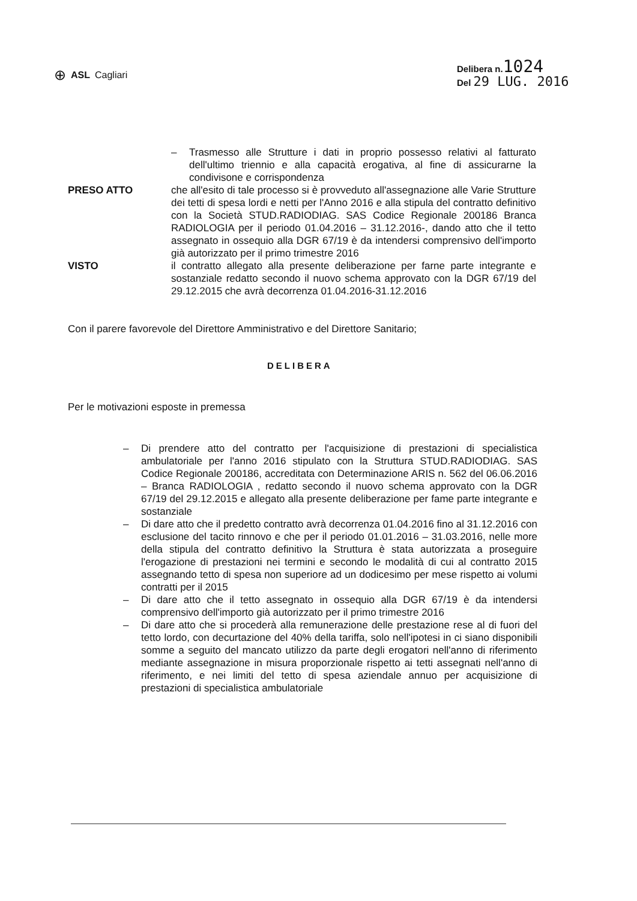⊕ ASL Cagliari Delibera n.1024
Del 29 LUG. 2016
– Trasmesso alle Strutture i dati in proprio possesso relativi al fatturato dell'ultimo triennio e alla capacità erogativa, al fine di assicurarne la condivisone e corrispondenza
PRESO ATTO che all'esito di tale processo si è provveduto all'assegnazione alle Varie Strutture dei tetti di spesa lordi e netti per l'Anno 2016 e alla stipula del contratto definitivo con la Società STUD.RADIODIAG. SAS Codice Regionale 200186 Branca RADIOLOGIA per il periodo 01.04.2016 – 31.12.2016-, dando atto che il tetto assegnato in ossequio alla DGR 67/19 è da intendersi comprensivo dell'importo già autorizzato per il primo trimestre 2016
VISTO il contratto allegato alla presente deliberazione per farne parte integrante e sostanziale redatto secondo il nuovo schema approvato con la DGR 67/19 del 29.12.2015 che avrà decorrenza 01.04.2016-31.12.2016
Con il parere favorevole del Direttore Amministrativo e del Direttore Sanitario;
DELIBERA
Per le motivazioni esposte in premessa
– Di prendere atto del contratto per l'acquisizione di prestazioni di specialistica ambulatoriale per l'anno 2016 stipulato con la Struttura STUD.RADIODIAG. SAS Codice Regionale 200186, accreditata con Determinazione ARIS n. 562 del 06.06.2016 – Branca RADIOLOGIA , redatto secondo il nuovo schema approvato con la DGR 67/19 del 29.12.2015 e allegato alla presente deliberazione per fame parte integrante e sostanziale
– Di dare atto che il predetto contratto avrà decorrenza 01.04.2016 fino al 31.12.2016 con esclusione del tacito rinnovo e che per il periodo 01.01.2016 – 31.03.2016, nelle more della stipula del contratto definitivo la Struttura è stata autorizzata a proseguire l'erogazione di prestazioni nei termini e secondo le modalità di cui al contratto 2015 assegnando tetto di spesa non superiore ad un dodicesimo per mese rispetto ai volumi contratti per il 2015
– Di dare atto che il tetto assegnato in ossequio alla DGR 67/19 è da intendersi comprensivo dell'importo già autorizzato per il primo trimestre 2016
– Di dare atto che si procederà alla remunerazione delle prestazione rese al di fuori del tetto lordo, con decurtazione del 40% della tariffa, solo nell'ipotesi in ci siano disponibili somme a seguito del mancato utilizzo da parte degli erogatori nell'anno di riferimento mediante assegnazione in misura proporzionale rispetto ai tetti assegnati nell'anno di riferimento, e nei limiti del tetto di spesa aziendale annuo per acquisizione di prestazioni di specialistica ambulatoriale